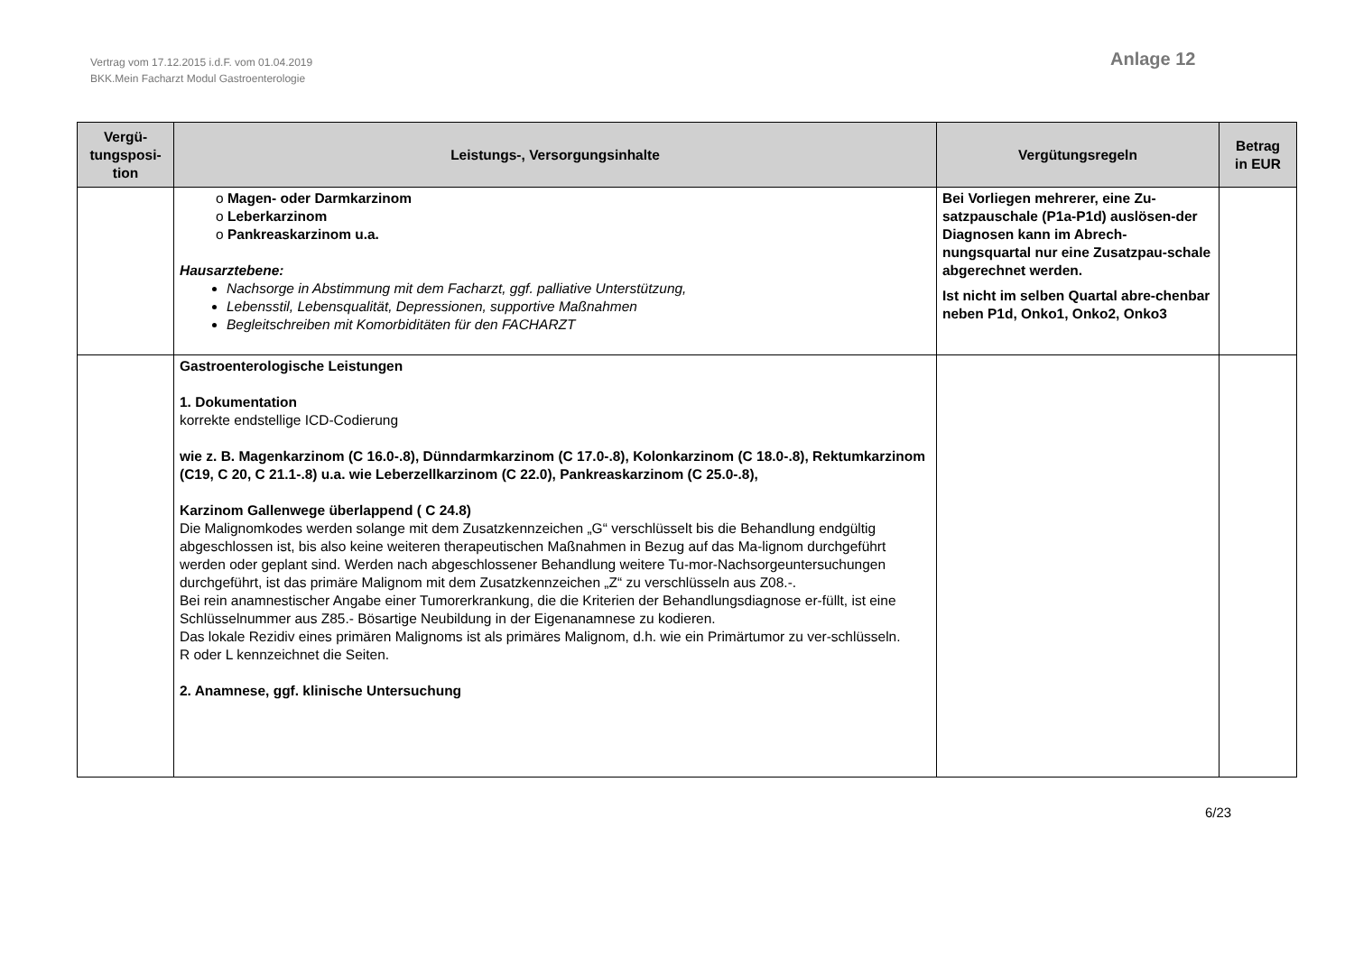Vertrag vom 17.12.2015 i.d.F. vom 01.04.2019
BKK.Mein Facharzt Modul Gastroenterologie
Anlage 12
| Vergü- tungsposi- tion | Leistungs-, Versorgungsinhalte | Vergütungsregeln | Betrag in EUR |
| --- | --- | --- | --- |
| | o Magen- oder Darmkarzinom o Leberkarzinom o Pankreaskarzinom u.a. Hausarztebene: Nachsorge in Abstimmung mit dem Facharzt, ggf. palliative Unterstützung, Lebensstil, Lebensqualität, Depressionen, supportive Maßnahmen Begleitschreiben mit Komorbiditäten für den FACHARZT | Bei Vorliegen mehrerer, eine Zu-satzpauschale (P1a-P1d) auslösen-der Diagnosen kann im Abrech-nungsquartal nur eine Zusatzpau-schale abgerechnet werden. Ist nicht im selben Quartal abre-chenbar neben P1d, Onko1, Onko2, Onko3 | |
| | Gastroenterologische Leistungen 1. Dokumentation korrekte endstellige ICD-Codierung wie z. B. Magenkarzinom (C 16.0-.8), Dünndarmkarzinom (C 17.0-.8), Kolonkarzinom (C 18.0-.8), Rektumkarzinom (C19, C 20, C 21.1-.8) u.a. wie Leberzellkarzinom (C 22.0), Pankreaskarzinom (C 25.0-.8), Karzinom Gallenwege überlappend ( C 24.8) Die Malignomkodes werden solange mit dem Zusatzkennzeichen „G“ verschlüsselt bis die Behandlung endgültig abgeschlossen ist, bis also keine weiteren therapeutischen Maßnahmen in Bezug auf das Ma-lignom durchgeführt werden oder geplant sind. Werden nach abgeschlossener Behandlung weitere Tu-mor-Nachsorgeuntersuchungen durchgeführt, ist das primäre Malignom mit dem Zusatzkennzeichen „Z“ zu verschlüsseln aus Z08.-. Bei rein anamnestischer Angabe einer Tumorerkrankung, die die Kriterien der Behandlungsdiagnose er-füllt, ist eine Schlüsselnummer aus Z85.- Bösartige Neubildung in der Eigenanamnese zu kodieren. Das lokale Rezidiv eines primären Malignoms ist als primäres Malignom, d.h. wie ein Primärtumor zu ver-schlüsseln. R oder L kennzeichnet die Seiten. 2. Anamnese, ggf. klinische Untersuchung | | |
6/23